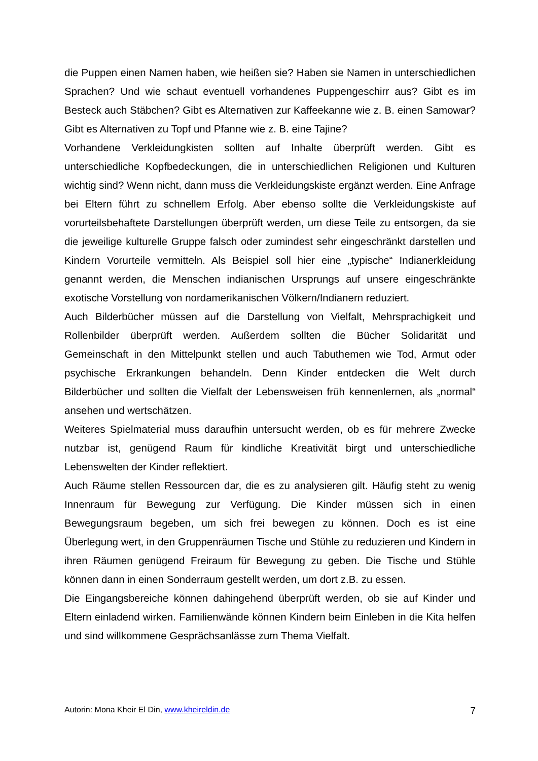die Puppen einen Namen haben, wie heißen sie? Haben sie Namen in unterschiedlichen Sprachen? Und wie schaut eventuell vorhandenes Puppengeschirr aus? Gibt es im Besteck auch Stäbchen? Gibt es Alternativen zur Kaffeekanne wie z. B. einen Samowar? Gibt es Alternativen zu Topf und Pfanne wie z. B. eine Tajine?
Vorhandene Verkleidungkisten sollten auf Inhalte überprüft werden. Gibt es unterschiedliche Kopfbedeckungen, die in unterschiedlichen Religionen und Kulturen wichtig sind? Wenn nicht, dann muss die Verkleidungskiste ergänzt werden. Eine Anfrage bei Eltern führt zu schnellem Erfolg. Aber ebenso sollte die Verkleidungskiste auf vorurteilsbehaftete Darstellungen überprüft werden, um diese Teile zu entsorgen, da sie die jeweilige kulturelle Gruppe falsch oder zumindest sehr eingeschränkt darstellen und Kindern Vorurteile vermitteln. Als Beispiel soll hier eine „typische“ Indianerkleidung genannt werden, die Menschen indianischen Ursprungs auf unsere eingeschränkte exotische Vorstellung von nordamerikanischen Völkern/Indianern reduziert.
Auch Bilderbücher müssen auf die Darstellung von Vielfalt, Mehrsprachigkeit und Rollenbilder überprüft werden. Außerdem sollten die Bücher Solidarität und Gemeinschaft in den Mittelpunkt stellen und auch Tabuthemen wie Tod, Armut oder psychische Erkrankungen behandeln. Denn Kinder entdecken die Welt durch Bilderbücher und sollten die Vielfalt der Lebensweisen früh kennenlernen, als „normal“ ansehen und wertschätzen.
Weiteres Spielmaterial muss daraufhin untersucht werden, ob es für mehrere Zwecke nutzbar ist, genügend Raum für kindliche Kreativität birgt und unterschiedliche Lebenswelten der Kinder reflektiert.
Auch Räume stellen Ressourcen dar, die es zu analysieren gilt. Häufig steht zu wenig Innenraum für Bewegung zur Verfügung. Die Kinder müssen sich in einen Bewegungsraum begeben, um sich frei bewegen zu können. Doch es ist eine Überlegung wert, in den Gruppenräumen Tische und Stühle zu reduzieren und Kindern in ihren Räumen genügend Freiraum für Bewegung zu geben. Die Tische und Stühle können dann in einen Sonderraum gestellt werden, um dort z.B. zu essen.
Die Eingangsbereiche können dahingehend überprüft werden, ob sie auf Kinder und Eltern einladend wirken. Familienwände können Kindern beim Einleben in die Kita helfen und sind willkommene Gesprächsanlässe zum Thema Vielfalt.
Autorin: Mona Kheir El Din, www.kheireldin.de 7